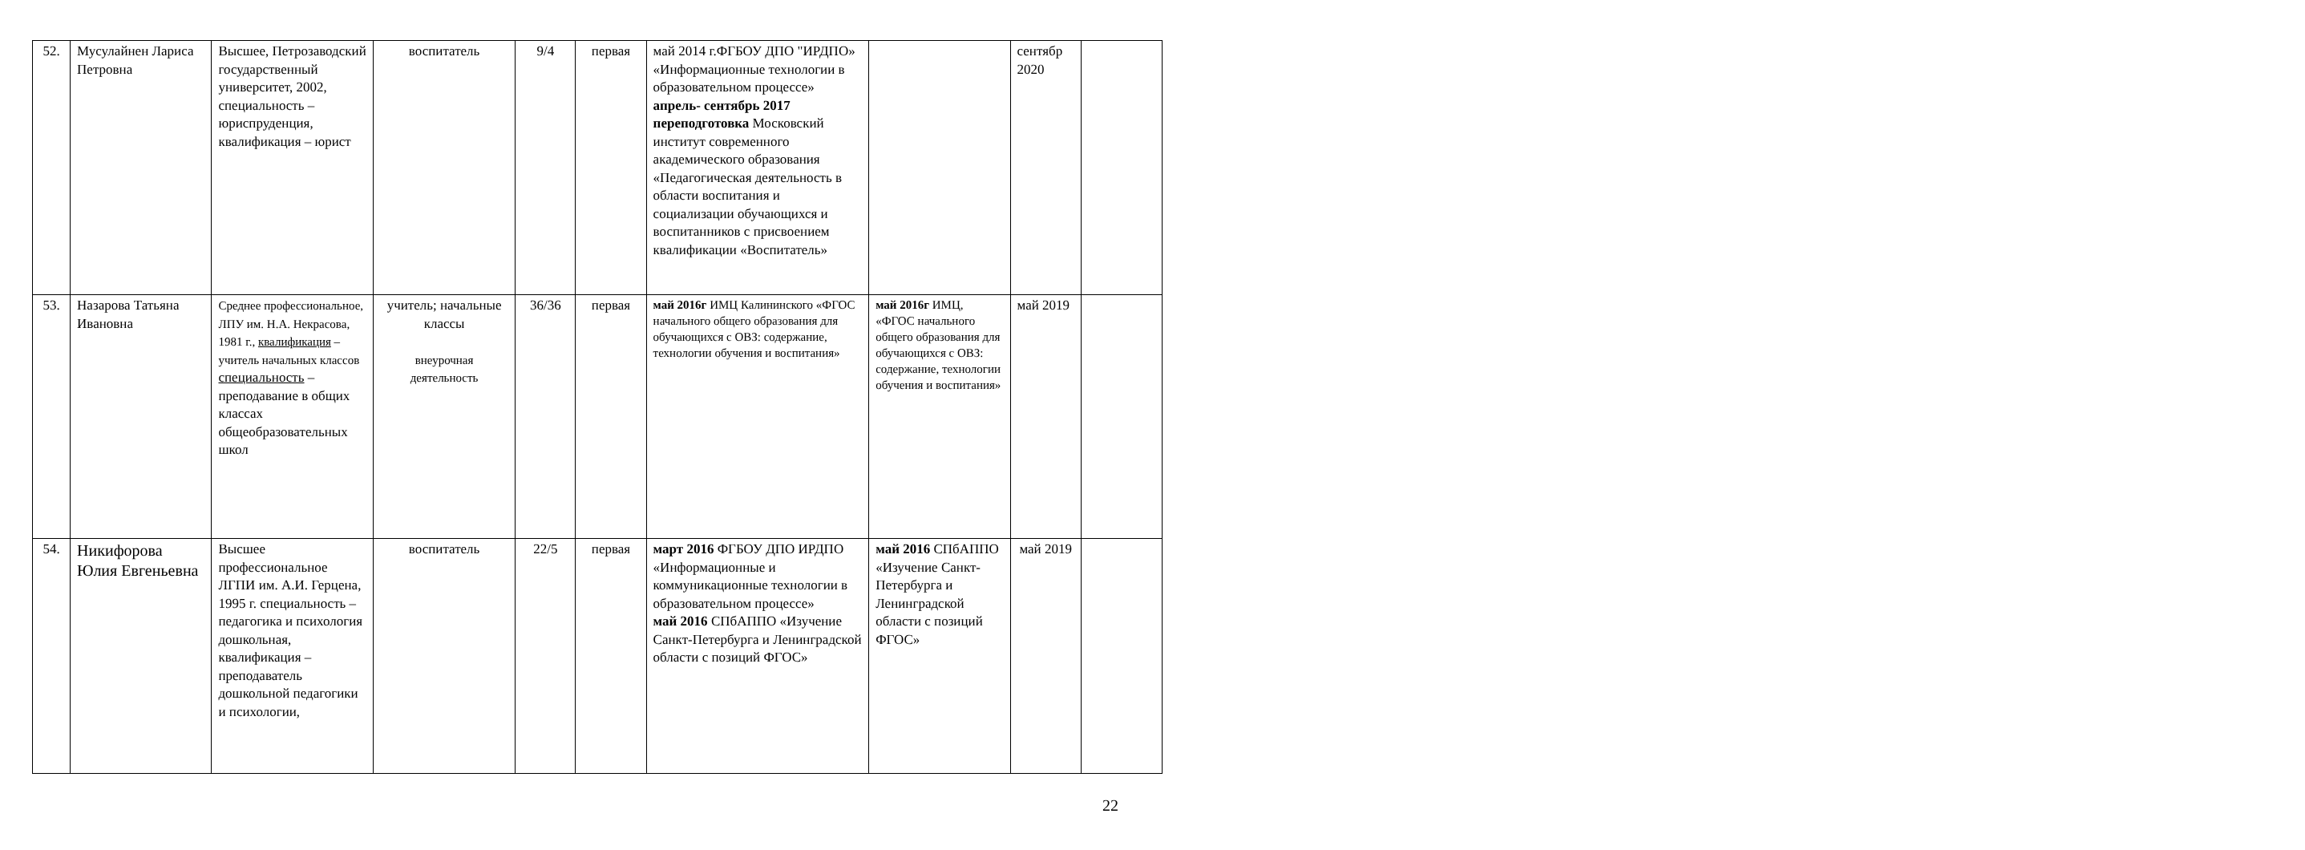| 52. | Мусулайнен Лариса Петровна | Высшее, Петрозаводский государственный университет, 2002, специальность – юриспруденция, квалификация – юрист | воспитатель | 9/4 | первая | май 2014 г.ФГБОУ ДПО "ИРДПО» «Информационные технологии в образовательном процессе» апрель- сентябрь 2017 переподготовка Московский институт современного академического образования «Педагогическая деятельность в области воспитания и социализации обучающихся и воспитанников с присвоением квалификации «Воспитатель» | | сентябр 2020 | |
| 53. | Назарова Татьяна Ивановна | Среднее профессиональное, ЛПУ им. Н.А. Некрасова, 1981 г., квалификация – учитель начальных классов специальность – преподавание в общих классах общеобразовательных школ | учитель; начальные классы внеурочная деятельность | 36/36 | первая | май 2016г ИМЦ Калининского «ФГОС начального общего образования для обучающихся с ОВЗ: содержание, технологии обучения и воспитания» | май 2016г ИМЦ, «ФГОС начального общего образования для обучающихся с ОВЗ: содержание, технологии обучения и воспитания» | май 2019 | |
| 54. | Никифорова Юлия Евгеньевна | Высшее профессиональное ЛГПИ им. А.И. Герцена, 1995 г. специальность – педагогика и психология дошкольная, квалификация – преподаватель дошкольной педагогики и психологии, | воспитатель | 22/5 | первая | март 2016 ФГБОУ ДПО ИРДПО «Информационные и коммуникационные технологии в образовательном процессе» май 2016 СПбАППО «Изучение Санкт-Петербурга и Ленинградской области с позиций ФГОС» | май 2016 СПбАППО «Изучение Санкт-Петербурга и Ленинградской области с позиций ФГОС» | май 2019 | |
22